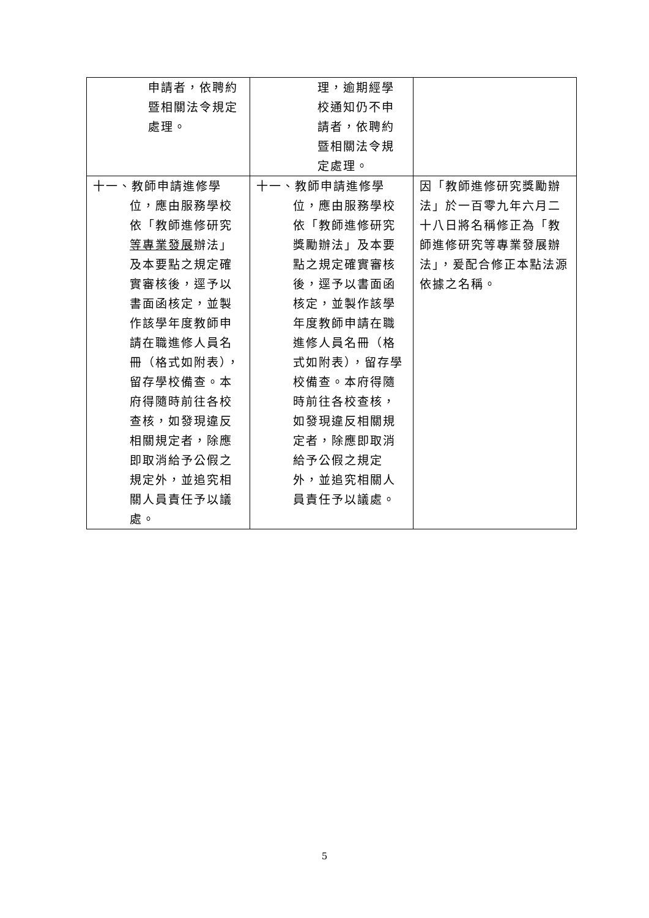| 申請者，依聘約暨相關法令規定處理。 | 理，逾期經學校通知仍不申請者，依聘約暨相關法令規定處理。 | |
| 十一、教師申請進修學位，應由服務學校依「教師進修研究 等專業發展 辦法」及本要點之規定確實審核後，逕予以書面函核定，並製作該學年度教師申請在職進修人員名冊（格式如附表），留存學校備查。本府得隨時前往各校查核，如發現違反相關規定者，除應即取消給予公假之規定外，並追究相關人員責任予以議處。 | 十一、教師申請進修學位，應由服務學校依「教師進修研究獎勵辦法」及本要點之規定確實審核後，逕予以書面函核定，並製作該學年度教師申請在職進修人員名冊（格式如附表），留存學校備查。本府得隨時前往各校查核，如發現違反相關規定者，除應即取消給予公假之規定外，並追究相關人員責任予以議處。 | 因「教師進修研究獎勵辦法」於一百零九年六月二十八日將名稱修正為「教師進修研究等專業發展辦法」，爰配合修正本點法源依據之名稱。 |
5